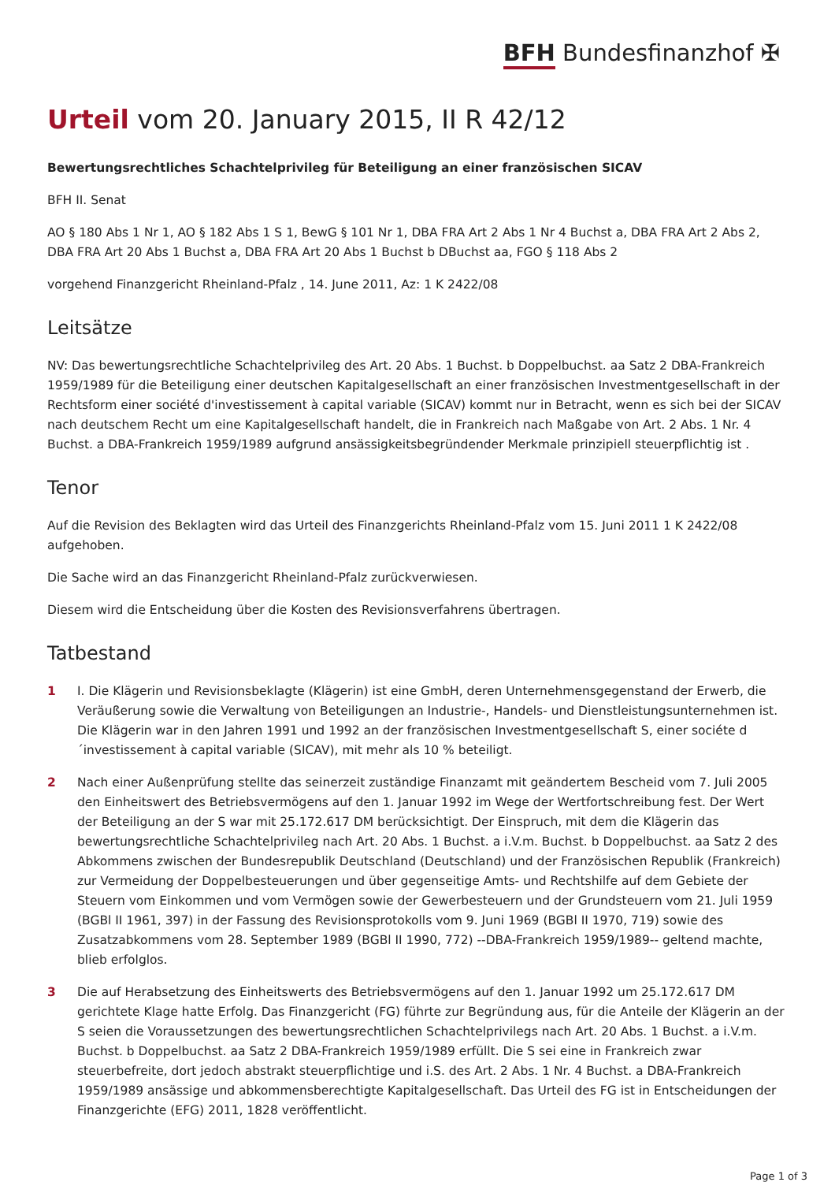BFH Bundesfinanzhof ✠
Urteil vom 20. January 2015, II R 42/12
Bewertungsrechtliches Schachtelprivileg für Beteiligung an einer französischen SICAV
BFH II. Senat
AO § 180 Abs 1 Nr 1, AO § 182 Abs 1 S 1, BewG § 101 Nr 1, DBA FRA Art 2 Abs 1 Nr 4 Buchst a, DBA FRA Art 2 Abs 2, DBA FRA Art 20 Abs 1 Buchst a, DBA FRA Art 20 Abs 1 Buchst b DBuchst aa, FGO § 118 Abs 2
vorgehend Finanzgericht Rheinland-Pfalz , 14. June 2011, Az: 1 K 2422/08
Leitsätze
NV: Das bewertungsrechtliche Schachtelprivileg des Art. 20 Abs. 1 Buchst. b Doppelbuchst. aa Satz 2 DBA-Frankreich 1959/1989 für die Beteiligung einer deutschen Kapitalgesellschaft an einer französischen Investmentgesellschaft in der Rechtsform einer société d'investissement à capital variable (SICAV) kommt nur in Betracht, wenn es sich bei der SICAV nach deutschem Recht um eine Kapitalgesellschaft handelt, die in Frankreich nach Maßgabe von Art. 2 Abs. 1 Nr. 4 Buchst. a DBA-Frankreich 1959/1989 aufgrund ansässigkeitsbegründender Merkmale prinzipiell steuerpflichtig ist .
Tenor
Auf die Revision des Beklagten wird das Urteil des Finanzgerichts Rheinland-Pfalz vom 15. Juni 2011 1 K 2422/08 aufgehoben.
Die Sache wird an das Finanzgericht Rheinland-Pfalz zurückverwiesen.
Diesem wird die Entscheidung über die Kosten des Revisionsverfahrens übertragen.
Tatbestand
1 I. Die Klägerin und Revisionsbeklagte (Klägerin) ist eine GmbH, deren Unternehmensgegenstand der Erwerb, die Veräußerung sowie die Verwaltung von Beteiligungen an Industrie-, Handels- und Dienstleistungsunternehmen ist. Die Klägerin war in den Jahren 1991 und 1992 an der französischen Investmentgesellschaft S, einer sociéte d ´investissement à capital variable (SICAV), mit mehr als 10 % beteiligt.
2 Nach einer Außenprüfung stellte das seinerzeit zuständige Finanzamt mit geändertem Bescheid vom 7. Juli 2005 den Einheitswert des Betriebsvermögens auf den 1. Januar 1992 im Wege der Wertfortschreibung fest. Der Wert der Beteiligung an der S war mit 25.172.617 DM berücksichtigt. Der Einspruch, mit dem die Klägerin das bewertungsrechtliche Schachtelprivileg nach Art. 20 Abs. 1 Buchst. a i.V.m. Buchst. b Doppelbuchst. aa Satz 2 des Abkommens zwischen der Bundesrepublik Deutschland (Deutschland) und der Französischen Republik (Frankreich) zur Vermeidung der Doppelbesteuerungen und über gegenseitige Amts- und Rechtshilfe auf dem Gebiete der Steuern vom Einkommen und vom Vermögen sowie der Gewerbesteuern und der Grundsteuern vom 21. Juli 1959 (BGBl II 1961, 397) in der Fassung des Revisionsprotokolls vom 9. Juni 1969 (BGBl II 1970, 719) sowie des Zusatzabkommens vom 28. September 1989 (BGBl II 1990, 772) --DBA-Frankreich 1959/1989-- geltend machte, blieb erfolglos.
3 Die auf Herabsetzung des Einheitswerts des Betriebsvermögens auf den 1. Januar 1992 um 25.172.617 DM gerichtete Klage hatte Erfolg. Das Finanzgericht (FG) führte zur Begründung aus, für die Anteile der Klägerin an der S seien die Voraussetzungen des bewertungsrechtlichen Schachtelprivilegs nach Art. 20 Abs. 1 Buchst. a i.V.m. Buchst. b Doppelbuchst. aa Satz 2 DBA-Frankreich 1959/1989 erfüllt. Die S sei eine in Frankreich zwar steuerbefreite, dort jedoch abstrakt steuerpflichtige und i.S. des Art. 2 Abs. 1 Nr. 4 Buchst. a DBA-Frankreich 1959/1989 ansässige und abkommensberechtigte Kapitalgesellschaft. Das Urteil des FG ist in Entscheidungen der Finanzgerichte (EFG) 2011, 1828 veröffentlicht.
Page 1 of 3